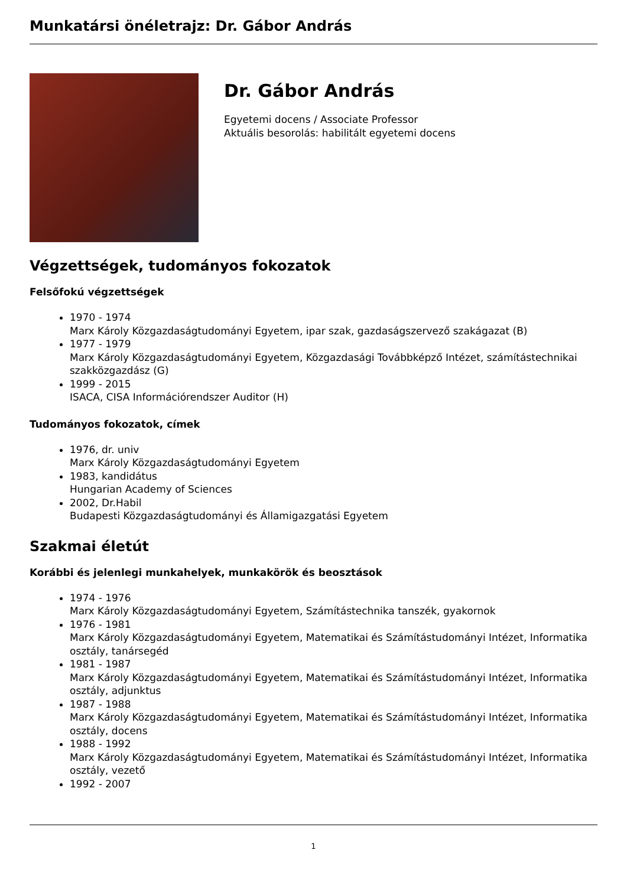Munkatársi önéletrajz: Dr. Gábor András
Dr. Gábor András
Egyetemi docens / Associate Professor
Aktuális besorolás: habilitált egyetemi docens
Végzettségek, tudományos fokozatok
Felsőfokú végzettségek
1970 - 1974
Marx Károly Közgazdaságtudományi Egyetem, ipar szak, gazdaságszervező szakágazat (B)
1977 - 1979
Marx Károly Közgazdaságtudományi Egyetem, Közgazdasági Továbbképző Intézet, számítástechnikai szakközgazdász (G)
1999 - 2015
ISACA, CISA Információrendszer Auditor (H)
Tudományos fokozatok, címek
1976, dr. univ
Marx Károly Közgazdaságtudományi Egyetem
1983, kandidátus
Hungarian Academy of Sciences
2002, Dr.Habil
Budapesti Közgazdaságtudományi és Államigazgatási Egyetem
Szakmai életút
Korábbi és jelenlegi munkahelyek, munkakörök és beosztások
1974 - 1976
Marx Károly Közgazdaságtudományi Egyetem, Számítástechnika tanszék, gyakornok
1976 - 1981
Marx Károly Közgazdaságtudományi Egyetem, Matematikai és Számítástudományi Intézet, Informatika osztály, tanársegéd
1981 - 1987
Marx Károly Közgazdaságtudományi Egyetem, Matematikai és Számítástudományi Intézet, Informatika osztály, adjunktus
1987 - 1988
Marx Károly Közgazdaságtudományi Egyetem, Matematikai és Számítástudományi Intézet, Informatika osztály, docens
1988 - 1992
Marx Károly Közgazdaságtudományi Egyetem, Matematikai és Számítástudományi Intézet, Informatika osztály, vezető
1992 - 2007
1